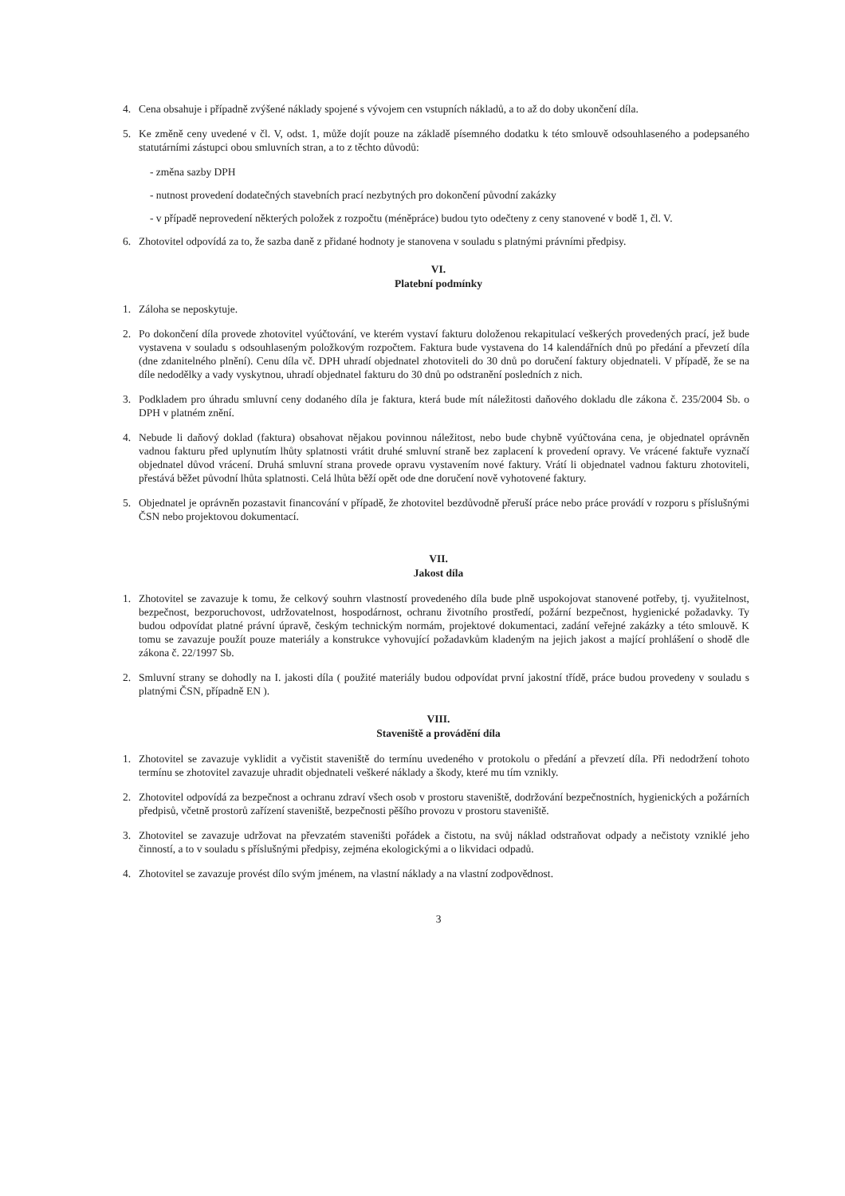4. Cena obsahuje i případně zvýšené náklady spojené s vývojem cen vstupních nákladů, a to až do doby ukončení díla.
5. Ke změně ceny uvedené v čl. V, odst. 1, může dojít pouze na základě písemného dodatku k této smlouvě odsouhlaseného a podepsaného statutárními zástupci obou smluvních stran, a to z těchto důvodů:
- změna sazby DPH
- nutnost provedení dodatečných stavebních prací nezbytných pro dokončení původní zakázky
- v případě neprovedení některých položek z rozpočtu (méněpráce) budou tyto odečteny z ceny stanovené v bodě 1, čl. V.
6. Zhotovitel odpovídá za to, že sazba daně z přidané hodnoty je stanovena v souladu s platnými právními předpisy.
VI.
Platební podmínky
1. Záloha se neposkytuje.
2. Po dokončení díla provede zhotovitel vyúčtování, ve kterém vystaví fakturu doloženou rekapitulací veškerých provedených prací, jež bude vystavena v souladu s odsouhlaseným položkovým rozpočtem. Faktura bude vystavena do 14 kalendářních dnů po předání a převzetí díla (dne zdanitelného plnění). Cenu díla vč. DPH uhradí objednatel zhotoviteli do 30 dnů po doručení faktury objednateli. V případě, že se na díle nedodělky a vady vyskytnou, uhradí objednatel fakturu do 30 dnů po odstranění posledních z nich.
3. Podkladem pro úhradu smluvní ceny dodaného díla je faktura, která bude mít náležitosti daňového dokladu dle zákona č. 235/2004 Sb. o DPH v platném znění.
4. Nebude li daňový doklad (faktura) obsahovat nějakou povinnou náležitost, nebo bude chybně vyúčtována cena, je objednatel oprávněn vadnou fakturu před uplynutím lhůty splatnosti vrátit druhé smluvní straně bez zaplacení k provedení opravy. Ve vrácené faktuře vyznačí objednatel důvod vrácení. Druhá smluvní strana provede opravu vystavením nové faktury. Vrátí li objednatel vadnou fakturu zhotoviteli, přestává běžet původní lhůta splatnosti. Celá lhůta běží opět ode dne doručení nově vyhotovené faktury.
5. Objednatel je oprávněn pozastavit financování v případě, že zhotovitel bezdůvodně přeruší práce nebo práce provádí v rozporu s příslušnými ČSN nebo projektovou dokumentací.
VII.
Jakost díla
1. Zhotovitel se zavazuje k tomu, že celkový souhrn vlastností provedeného díla bude plně uspokojovat stanovené potřeby, tj. využitelnost, bezpečnost, bezporuchovost, udržovatelnost, hospodárnost, ochranu životního prostředí, požární bezpečnost, hygienické požadavky. Ty budou odpovídat platné právní úpravě, českým technickým normám, projektové dokumentaci, zadání veřejné zakázky a této smlouvě. K tomu se zavazuje použít pouze materiály a konstrukce vyhovující požadavkům kladeným na jejich jakost a mající prohlášení o shodě dle zákona č. 22/1997 Sb.
2. Smluvní strany se dohodly na I. jakosti díla ( použité materiály budou odpovídat první jakostní třídě, práce budou provedeny v souladu s platnými ČSN, případně EN ).
VIII.
Staveniště a provádění díla
1. Zhotovitel se zavazuje vyklidit a vyčistit staveniště do termínu uvedeného v protokolu o předání a převzetí díla. Při nedodržení tohoto termínu se zhotovitel zavazuje uhradit objednateli veškeré náklady a škody, které mu tím vznikly.
2. Zhotovitel odpovídá za bezpečnost a ochranu zdraví všech osob v prostoru staveniště, dodržování bezpečnostních, hygienických a požárních předpisů, včetně prostorů zařízení staveniště, bezpečnosti pěšího provozu v prostoru staveniště.
3. Zhotovitel se zavazuje udržovat na převzatém staveništi pořádek a čistotu, na svůj náklad odstraňovat odpady a nečistoty vzniklé jeho činností, a to v souladu s příslušnými předpisy, zejména ekologickými a o likvidaci odpadů.
4. Zhotovitel se zavazuje provést dílo svým jménem, na vlastní náklady a na vlastní zodpovědnost.
3